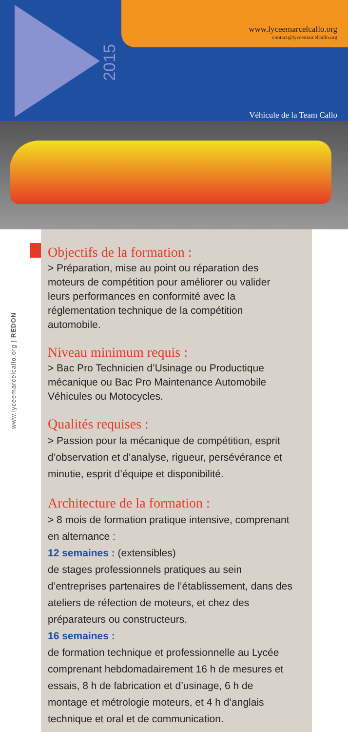2015
www.lyceemarcelcallo.org
contact@lyceemarcelcallo.org
Véhicule de la Team Callo
www.lyceemarcelcallo.org | REDON
Objectifs de la formation :
> Préparation, mise au point ou réparation des moteurs de compétition pour améliorer ou valider leurs performances en conformité avec la réglementation technique de la compétition automobile.
Niveau minimum requis :
> Bac Pro Technicien d’Usinage ou Productique mécanique ou Bac Pro Maintenance Automobile Véhicules ou Motocycles.
Qualités requises :
> Passion pour la mécanique de compétition, esprit d’observation et d’analyse, rigueur, persévérance et minutie, esprit d’équipe et disponibilité.
Architecture de la formation :
> 8 mois de formation pratique intensive, comprenant en alternance :
12 semaines : (extensibles)
de stages professionnels pratiques au sein d’entreprises partenaires de l’établissement, dans des ateliers de réfection de moteurs, et chez des préparateurs ou constructeurs.
16 semaines :
de formation technique et professionnelle au Lycée comprenant hebdomadairement 16 h de mesures et essais, 8 h de fabrication et d’usinage, 6 h de montage et métrologie moteurs, et 4 h d’anglais technique et oral et de communication.